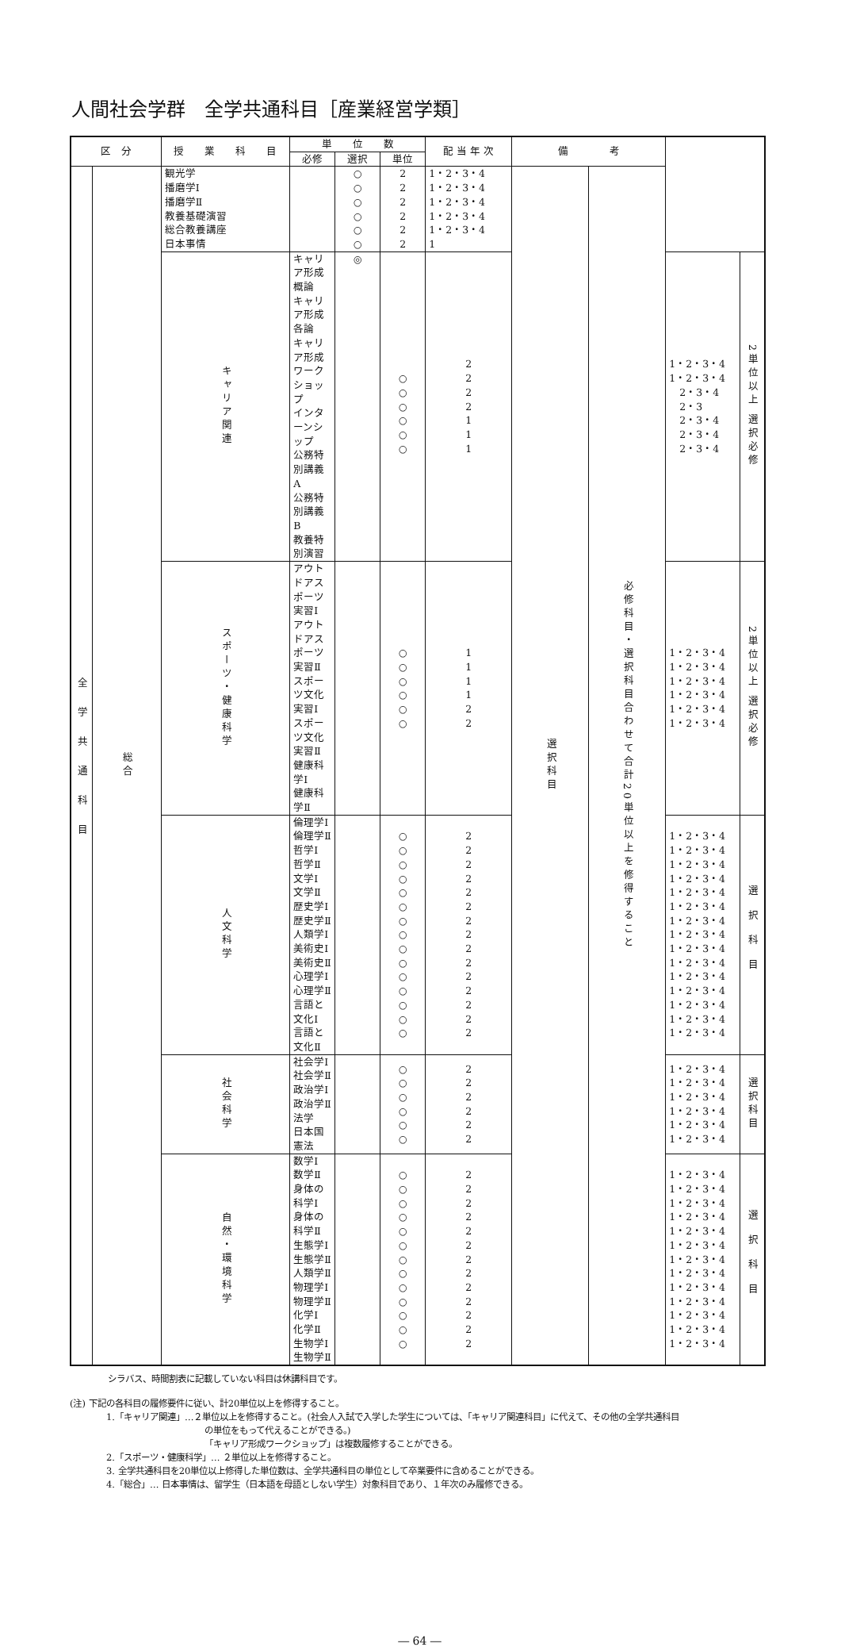人間社会学群　全学共通科目［産業経営学類］
| 区 分 | | 授 業 科 目 | 単 位 数 | | | 配 当 年 次 | 備 考 | | | |
| --- | --- | --- | --- | --- | --- | --- | --- | --- | --- | --- |
| | | | 必修 | 選択 | 単位 | | | | | |
| 全学共通科目 | 総合 | 観光学 播磨学Ⅰ 播磨学Ⅱ 教養基礎演習 総合教養講座 日本事情 | | ○ ○ ○ ○ ○ ○ | 2 2 2 2 2 2 | 1・2・3・4 1・2・3・4 1・2・3・4 1・2・3・4 1・2・3・4 1 | 選択科目 | 必修科目・選択科目合わせて合計20単位以上を修得すること | | |
| | | キャリア関連 | キャリア形成概論 キャリア形成各論 キャリア形成ワークショップ インターンシップ 公務特別講義A 公務特別講義B 教養特別演習 | ◎ | ○ ○ ○ ○ ○ ○ | 2 2 2 2 1 1 1 | | | 1・2・3・4 1・2・3・4 2・3・4 2・3 2・3・4 2・3・4 2・3・4 | 2単位以上 選択必修 |
| | | スポーツ・健康科学 | アウトドアスポーツ実習Ⅰ アウトドアスポーツ実習Ⅱ スポーツ文化実習Ⅰ スポーツ文化実習Ⅱ 健康科学Ⅰ 健康科学Ⅱ | | ○ ○ ○ ○ ○ ○ | 1 1 1 1 2 2 | | | 1・2・3・4 1・2・3・4 1・2・3・4 1・2・3・4 1・2・3・4 1・2・3・4 | 2単位以上 選択必修 |
| | | 人文科学 | 倫理学Ⅰ 倫理学Ⅱ 哲学Ⅰ 哲学Ⅱ 文学Ⅰ 文学Ⅱ 歴史学Ⅰ 歴史学Ⅱ 人類学Ⅰ 美術史Ⅰ 美術史Ⅱ 心理学Ⅰ 心理学Ⅱ 言語と文化Ⅰ 言語と文化Ⅱ | | ○ ○ ○ ○ ○ ○ ○ ○ ○ ○ ○ ○ ○ ○ ○ | 2 2 2 2 2 2 2 2 2 2 2 2 2 2 2 | | | 1・2・3・4 1・2・3・4 1・2・3・4 1・2・3・4 1・2・3・4 1・2・3・4 1・2・3・4 1・2・3・4 1・2・3・4 1・2・3・4 1・2・3・4 1・2・3・4 1・2・3・4 1・2・3・4 1・2・3・4 | 選択科目 |
| | | 社会科学 | 社会学Ⅰ 社会学Ⅱ 政治学Ⅰ 政治学Ⅱ 法学 日本国憲法 | | ○ ○ ○ ○ ○ ○ | 2 2 2 2 2 2 | | | 1・2・3・4 1・2・3・4 1・2・3・4 1・2・3・4 1・2・3・4 1・2・3・4 | 選択科目 |
| | | 自然・環境科学 | 数学Ⅰ 数学Ⅱ 身体の科学Ⅰ 身体の科学Ⅱ 生態学Ⅰ 生態学Ⅱ 人類学Ⅱ 物理学Ⅰ 物理学Ⅱ 化学Ⅰ 化学Ⅱ 生物学Ⅰ 生物学Ⅱ | | ○ ○ ○ ○ ○ ○ ○ ○ ○ ○ ○ ○ ○ | 2 2 2 2 2 2 2 2 2 2 2 2 2 | | | 1・2・3・4 1・2・3・4 1・2・3・4 1・2・3・4 1・2・3・4 1・2・3・4 1・2・3・4 1・2・3・4 1・2・3・4 1・2・3・4 1・2・3・4 1・2・3・4 1・2・3・4 | 選択科目 |
シラバス、時間割表に記載していない科目は休講科目です。
(注) 下記の各科目の履修要件に従い、計20単位以上を修得すること。
1.「キャリア関連」…２単位以上を修得すること。(社会人入試で入学した学生については、「キャリア関連科目」に代えて、その他の全学共通科目
の単位をもって代えることができる。)
「キャリア形成ワークショップ」は複数履修することができる。
2.「スポーツ・健康科学」… ２単位以上を修得すること。
3. 全学共通科目を20単位以上修得した単位数は、全学共通科目の単位として卒業要件に含めることができる。
4.「総合」… 日本事情は、留学生（日本語を母語としない学生）対象科目であり、１年次のみ履修できる。
― 64 ―